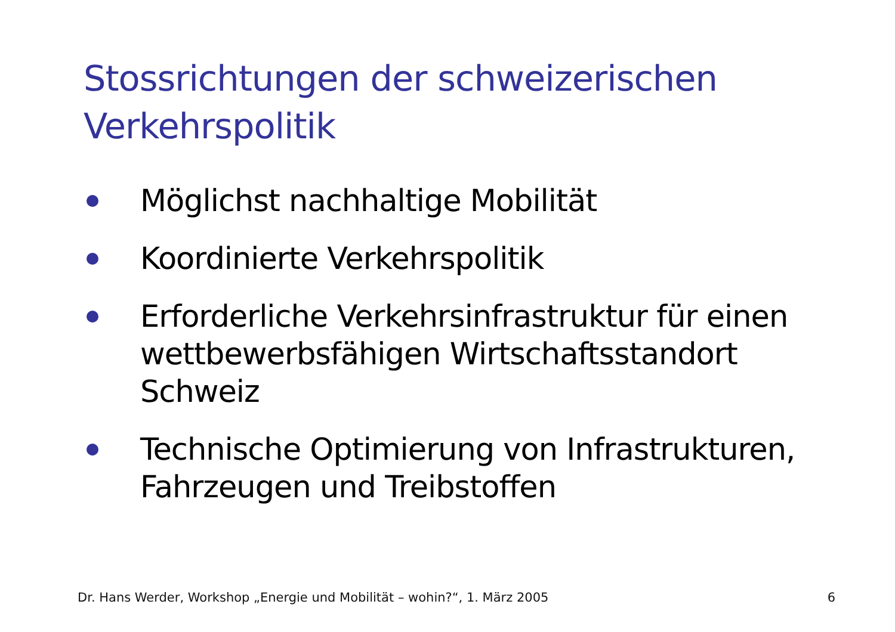Stossrichtungen der schweizerischen
Verkehrspolitik
Möglichst nachhaltige Mobilität
Koordinierte Verkehrspolitik
Erforderliche Verkehrsinfrastruktur für einen wettbewerbsfähigen Wirtschaftsstandort Schweiz
Technische Optimierung von Infrastrukturen, Fahrzeugen und Treibstoffen
Dr. Hans Werder, Workshop „Energie und Mobilität – wohin?“, 1. März 2005 6